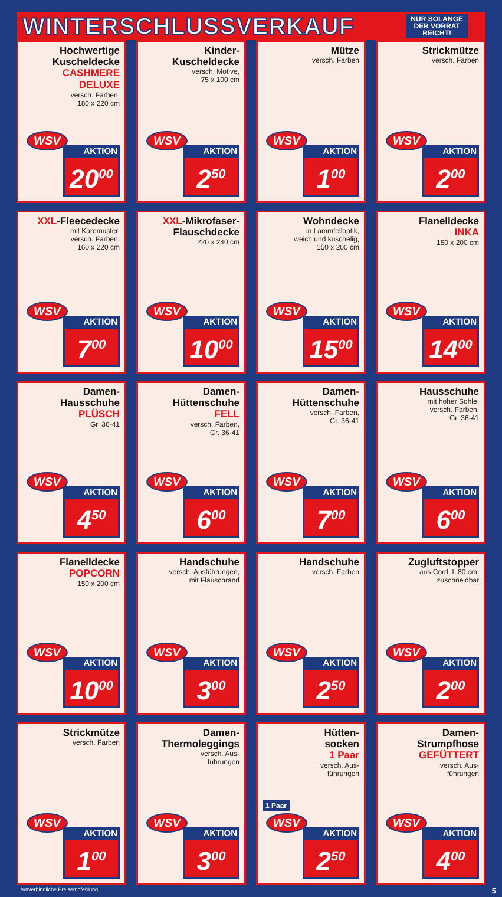WINTERSCHLUSSVERKAUF
NUR SOLANGE
DER VORRAT
REICHT!
Hochwertige
Kuscheldecke
CASHMERE DELUXE
versch. Farben,
180 x 220 cm
WSV
AKTION
20<sup>00</sup>
Kinder-
Kuscheldecke
versch. Motive,
75 x 100 cm
WSV
AKTION
2<sup>50</sup>
Mütze
versch. Farben
WSV
AKTION
1<sup>00</sup>
Strickmütze
versch. Farben
WSV
AKTION
2<sup>00</sup>
XXL-Fleecedecke
mit Karomuster,
versch. Farben,
160 x 220 cm
WSV
AKTION
7<sup>00</sup>
XXL-Mikrofaser-
Flauschdecke
220 x 240 cm
WSV
AKTION
10<sup>00</sup>
Wohndecke
in Lammfelloptik,
weich und kuschelig,
150 x 200 cm
WSV
AKTION
15<sup>00</sup>
Flanelldecke
INKA
150 x 200 cm
WSV
AKTION
14<sup>00</sup>
Damen-
Hausschuhe
PLÜSCH
Gr. 36-41
WSV
AKTION
4<sup>50</sup>
Damen-
Hüttenschuhe
FELL
versch. Farben,
Gr. 36-41
WSV
AKTION
6<sup>00</sup>
Damen-
Hüttenschuhe
versch. Farben,
Gr. 36-41
WSV
AKTION
7<sup>00</sup>
Hausschuhe
mit hoher Sohle,
versch. Farben,
Gr. 36-41
WSV
AKTION
6<sup>00</sup>
Flanelldecke
POPCORN
150 x 200 cm
WSV
AKTION
10<sup>00</sup>
Handschuhe
versch. Ausführungen,
mit Flauschrand
WSV
AKTION
3<sup>00</sup>
Handschuhe
versch. Farben
WSV
AKTION
2<sup>50</sup>
Zugluftstopper
aus Cord, L 80 cm,
zuschneidbar
WSV
AKTION
2<sup>00</sup>
Strickmütze
versch. Farben
WSV
AKTION
1<sup>00</sup>
Damen-
Thermoleggings
versch. Aus-
führungen
WSV
AKTION
3<sup>00</sup>
Hütten-
socken
1 Paar
versch. Aus-
führungen
1 Paar
WSV
AKTION
2<sup>50</sup>
Damen-
Strumpfhose
GEFÜTTERT
versch. Aus-
führungen
WSV
AKTION
4<sup>00</sup>
¹unverbindliche Preisempfehlung 5